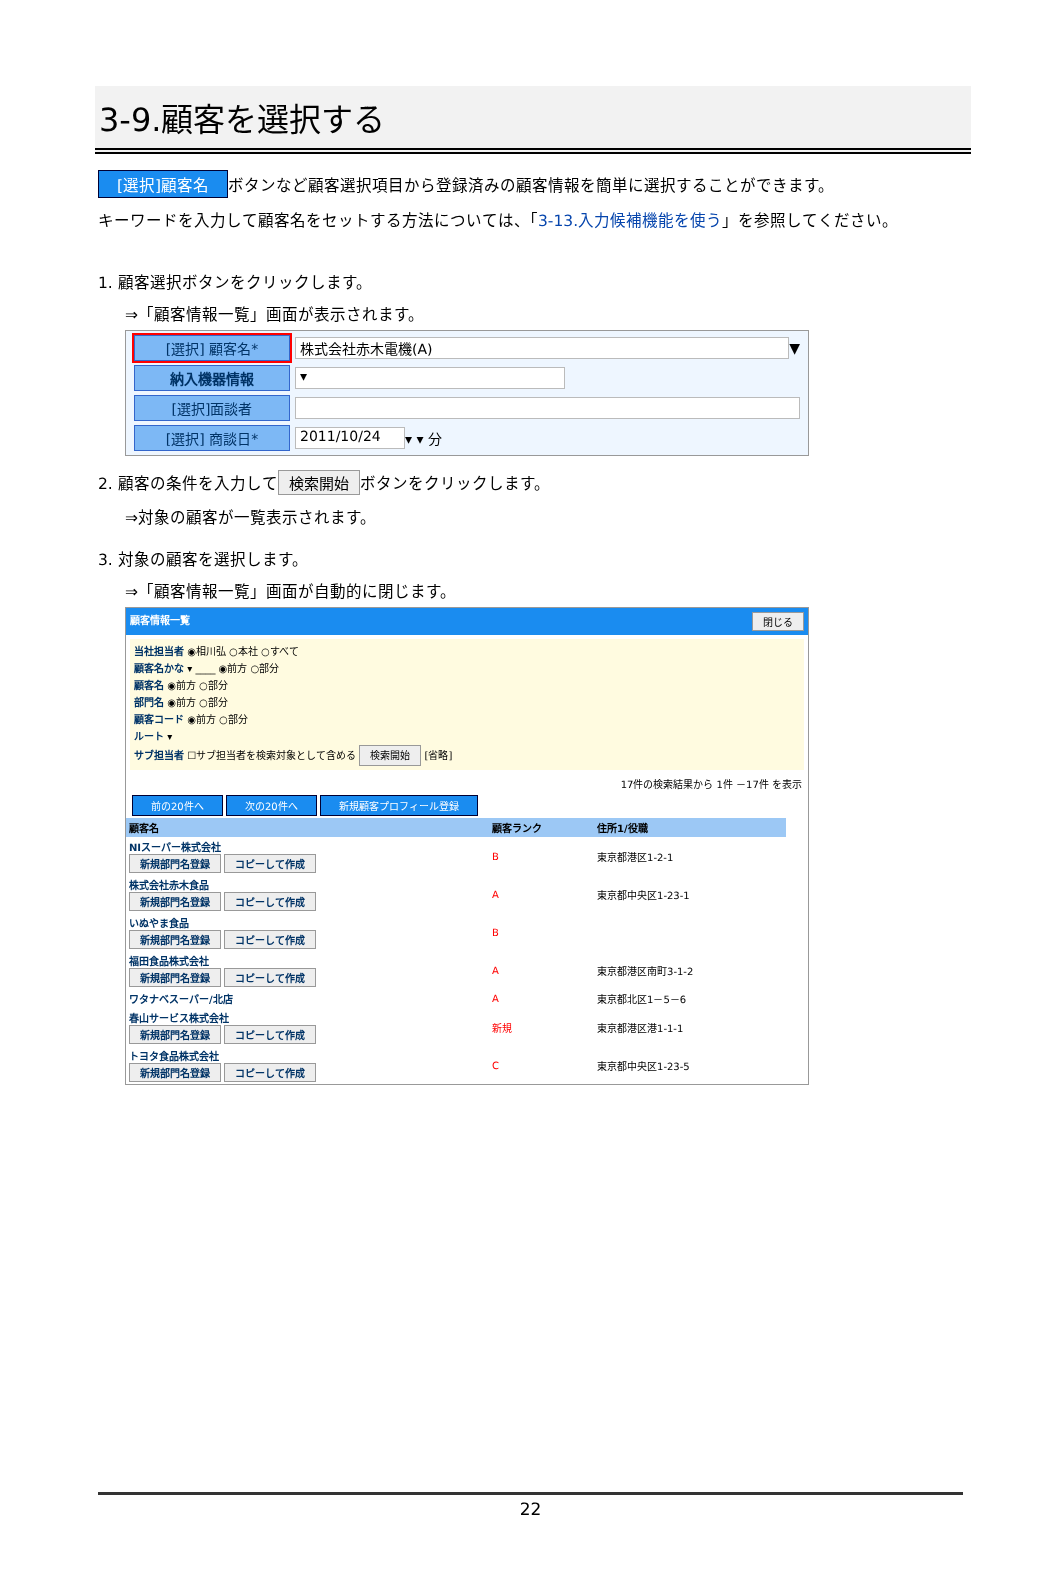3-9.顧客を選択する
[選択]顧客名 ボタンなど顧客選択項目から登録済みの顧客情報を簡単に選択することができます。
キーワードを入力して顧客名をセットする方法については、「3-13.入力候補機能を使う」を参照してください。
1. 顧客選択ボタンをクリックします。
⇒「顧客情報一覧」画面が表示されます。
[選択] 顧客名* 株式会社赤木電機(A) ▼
納入機器情報 ▾
[選択]面談者
[選択] 商談日* 2011/10/24 ▾ ▾ 分
2. 顧客の条件を入力して 検索開始 ボタンをクリックします。
⇒対象の顧客が一覧表示されます。
3. 対象の顧客を選択します。
⇒「顧客情報一覧」画面が自動的に閉じます。
顧客情報一覧 閉じる
当社担当者 ◉相川弘 ○本社 ○すべて
顧客名かな ▾ ____ ◉前方 ○部分
顧客名 ◉前方 ○部分
部門名 ◉前方 ○部分
顧客コード ◉前方 ○部分
ルート ▾
サブ担当者 ☐サブ担当者を検索対象として含める 検索開始 [省略]
17件の検索結果から 1件 －17件 を表示
前の20件へ 次の20件へ 新規顧客プロフィール登録
| 顧客名 | 顧客ランク | 住所1/役職 |
| --- | --- | --- |
| NIスーパー株式会社 新規部門名登録 コピーして作成 | B | 東京都港区1-2-1 |
| 株式会社赤木食品 新規部門名登録 コピーして作成 | A | 東京都中央区1-23-1 |
| いぬやま食品 新規部門名登録 コピーして作成 | B | |
| 福田食品株式会社 新規部門名登録 コピーして作成 | A | 東京都港区南町3-1-2 |
| ワタナベスーパー/北店 | A | 東京都北区1－5－6 |
| 春山サービス株式会社 新規部門名登録 コピーして作成 | 新規 | 東京都港区港1-1-1 |
| トヨタ食品株式会社 新規部門名登録 コピーして作成 | C | 東京都中央区1-23-5 |
22